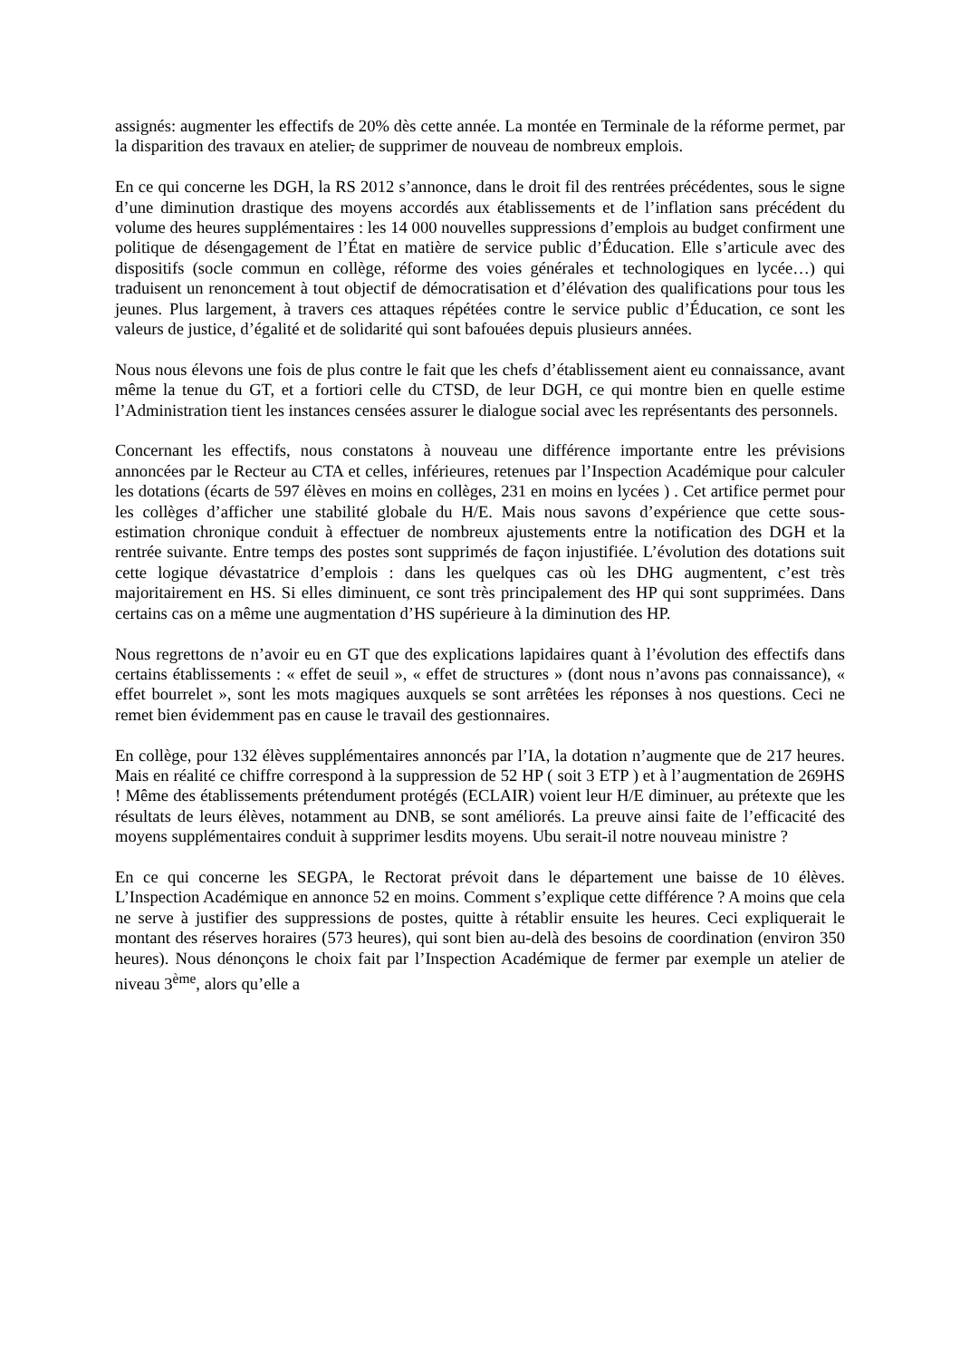assignés: augmenter les effectifs de 20% dès cette année. La montée en Terminale de la réforme permet, par la disparition des travaux en atelier, de supprimer de nouveau de nombreux emplois.
En ce qui concerne les DGH, la RS 2012 s’annonce, dans le droit fil des rentrées précédentes, sous le signe d’une diminution drastique des moyens accordés aux établissements et de l’inflation sans précédent du volume des heures supplémentaires : les 14 000 nouvelles suppressions d’emplois au budget confirment une politique de désengagement de l’État en matière de service public d’Éducation. Elle s’articule avec des dispositifs (socle commun en collège, réforme des voies générales et technologiques en lycée…) qui traduisent un renoncement à tout objectif de démocratisation et d’élévation des qualifications pour tous les jeunes. Plus largement, à travers ces attaques répétées contre le service public d’Éducation, ce sont les valeurs de justice, d’égalité et de solidarité qui sont bafouées depuis plusieurs années.
Nous nous élevons une fois de plus contre le fait que les chefs d’établissement aient eu connaissance, avant même la tenue du GT, et a fortiori celle du CTSD, de leur DGH, ce qui montre bien en quelle estime l’Administration tient les instances censées assurer le dialogue social avec les représentants des personnels.
Concernant les effectifs, nous constatons à nouveau une différence importante entre les prévisions annoncées par le Recteur au CTA et celles, inférieures, retenues par l’Inspection Académique pour calculer les dotations (écarts de 597 élèves en moins en collèges, 231 en moins en lycées ) . Cet artifice permet pour les collèges d’afficher une stabilité globale du H/E. Mais nous savons d’expérience que cette sous-estimation chronique conduit à effectuer de nombreux ajustements entre la notification des DGH et la rentrée suivante. Entre temps des postes sont supprimés de façon injustifiée. L’évolution des dotations suit cette logique dévastatrice d’emplois : dans les quelques cas où les DHG augmentent, c’est très majoritairement en HS. Si elles diminuent, ce sont très principalement des HP qui sont supprimées. Dans certains cas on a même une augmentation d’HS supérieure à la diminution des HP.
Nous regrettons de n’avoir eu en GT que des explications lapidaires quant à l’évolution des effectifs dans certains établissements : « effet de seuil », « effet de structures » (dont nous n’avons pas connaissance), « effet bourrelet », sont les mots magiques auxquels se sont arrêtées les réponses à nos questions. Ceci ne remet bien évidemment pas en cause le travail des gestionnaires.
En collège, pour 132 élèves supplémentaires annoncés par l’IA, la dotation n’augmente que de 217 heures. Mais en réalité ce chiffre correspond à la suppression de 52 HP ( soit 3 ETP ) et à l’augmentation de 269HS ! Même des établissements prétendument protégés (ECLAIR) voient leur H/E diminuer, au prétexte que les résultats de leurs élèves, notamment au DNB, se sont améliorés. La preuve ainsi faite de l’efficacité des moyens supplémentaires conduit à supprimer lesdits moyens. Ubu serait-il notre nouveau ministre ?
En ce qui concerne les SEGPA, le Rectorat prévoit dans le département une baisse de 10 élèves. L’Inspection Académique en annonce 52 en moins. Comment s’explique cette différence ? A moins que cela ne serve à justifier des suppressions de postes, quitte à rétablir ensuite les heures. Ceci expliquerait le montant des réserves horaires (573 heures), qui sont bien au-delà des besoins de coordination (environ 350 heures). Nous dénonçons le choix fait par l’Inspection Académique de fermer par exemple un atelier de niveau 3<sup>ème</sup>, alors qu’elle a